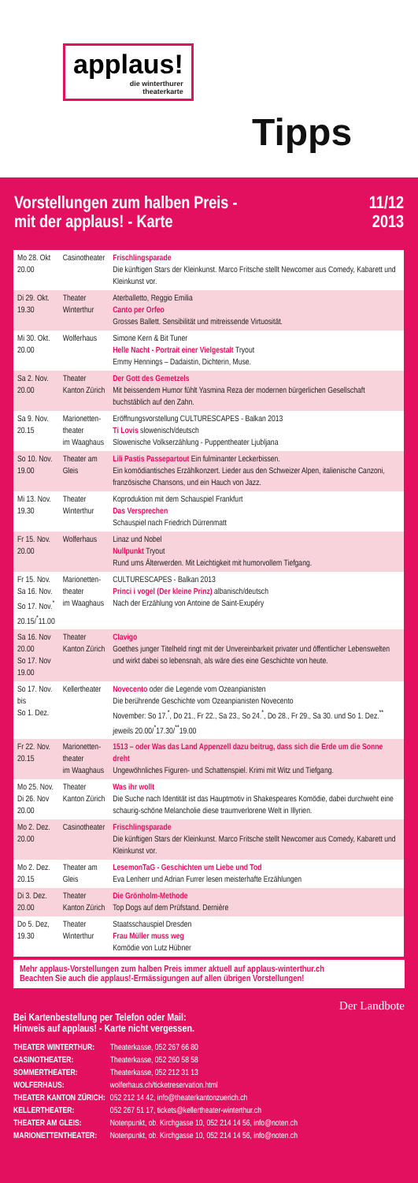applaus!
die winterthurer
theaterkarte
Tipps
Vorstellungen zum halben Preis -
mit der applaus! - Karte
11/12
2013
| Mo 28. Okt 20.00 | Casinotheater | Frischlingsparade Die künftigen Stars der Kleinkunst. Marco Fritsche stellt Newcomer aus Comedy, Kabarett und Kleinkunst vor. |
| Di 29. Okt. 19.30 | Theater Winterthur | Aterballetto, Reggio Emilia Canto per Orfeo Grosses Ballett. Sensibilität und mitreissende Virtuosität. |
| Mi 30. Okt. 20.00 | Wolferhaus | Simone Kern & Bit Tuner Helle Nacht - Portrait einer Vielgestalt Tryout Emmy Hennings – Dadaistin, Dichterin, Muse. |
| Sa 2. Nov. 20.00 | Theater Kanton Zürich | Der Gott des Gemetzels Mit beissendem Humor fühlt Yasmina Reza der modernen bürgerlichen Gesellschaft buchstäblich auf den Zahn. |
| Sa 9. Nov. 20.15 | Marionetten- theater im Waaghaus | Eröffnungsvorstellung CULTURESCAPES - Balkan 2013 Ti Lovis slowenisch/deutsch Slowenische Volkserzählung - Puppentheater Ljubljana |
| So 10. Nov. 19.00 | Theater am Gleis | Lili Pastis Passepartout Ein fulminanter Leckerbissen. Ein komödiantisches Erzählkonzert. Lieder aus den Schweizer Alpen, italienische Canzoni, französische Chansons, und ein Hauch von Jazz. |
| Mi 13. Nov. 19.30 | Theater Winterthur | Koproduktion mit dem Schauspiel Frankfurt Das Versprechen Schauspiel nach Friedrich Dürrenmatt |
| Fr 15. Nov. 20.00 | Wolferhaus | Linaz und Nobel Nullpunkt Tryout Rund ums Älterwerden. Mit Leichtigkeit mit humorvollem Tiefgang. |
| Fr 15. Nov. Sa 16. Nov. So 17. Nov.<sup>*</sup> 20.15/<sup>*</sup>11.00 | Marionetten- theater im Waaghaus | CULTURESCAPES - Balkan 2013 Princi i vogel (Der kleine Prinz) albanisch/deutsch Nach der Erzählung von Antoine de Saint-Exupéry |
| Sa 16. Nov 20.00 So 17. Nov 19.00 | Theater Kanton Zürich | Clavigo Goethes junger Titelheld ringt mit der Unvereinbarkeit privater und öffentlicher Lebenswelten und wirkt dabei so lebensnah, als wäre dies eine Geschichte von heute. |
| So 17. Nov. bis So 1. Dez. | Kellertheater | Novecento oder die Legende vom Ozeanpianisten Die berührende Geschichte vom Ozeanpianisten Novecento November: So 17.<sup>*</sup>, Do 21., Fr 22., Sa 23., So 24.<sup>*</sup>, Do 28., Fr 29., Sa 30. und So 1. Dez.<sup>**</sup> jeweils 20.00/<sup>*</sup>17.30/<sup>**</sup>19.00 |
| Fr 22. Nov. 20.15 | Marionetten- theater im Waaghaus | 1513 – oder Was das Land Appenzell dazu beitrug, dass sich die Erde um die Sonne dreht Ungewöhnliches Figuren- und Schattenspiel. Krimi mit Witz und Tiefgang. |
| Mo 25. Nov. Di 26. Nov 20.00 | Theater Kanton Zürich | Was ihr wollt Die Suche nach Identität ist das Hauptmotiv in Shakespeares Komödie, dabei durchweht eine schaurig-schöne Melancholie diese traumverlorene Welt in Illyrien. |
| Mo 2. Dez. 20.00 | Casinotheater | Frischlingsparade Die künftigen Stars der Kleinkunst. Marco Fritsche stellt Newcomer aus Comedy, Kabarett und Kleinkunst vor. |
| Mo 2. Dez. 20.15 | Theater am Gleis | LesemonTaG - Geschichten um Liebe und Tod Eva Lenherr und Adrian Furrer lesen meisterhafte Erzählungen |
| Di 3. Dez. 20.00 | Theater Kanton Zürich | Die Grönholm-Methode Top Dogs auf dem Prüfstand. Dernière |
| Do 5. Dez, 19.30 | Theater Winterthur | Staatsschauspiel Dresden Frau Müller muss weg Komödie von Lutz Hübner |
Mehr applaus-Vorstellungen zum halben Preis immer aktuell auf applaus-winterthur.ch
Beachten Sie auch die applaus!-Ermässigungen auf allen übrigen Vorstellungen!
Der Landbote
Bei Kartenbestellung per Telefon oder Mail:
Hinweis auf applaus! - Karte nicht vergessen.
| THEATER WINTERTHUR: | Theaterkasse, 052 267 66 80 |
| CASINOTHEATER: | Theaterkasse, 052 260 58 58 |
| SOMMERTHEATER: | Theaterkasse, 052 212 31 13 |
| WOLFERHAUS: | wolferhaus.ch/ticketreservation.html |
| THEATER KANTON ZÜRICH: | 052 212 14 42, info@theaterkantonzuerich.ch |
| KELLERTHEATER: | 052 267 51 17, tickets@kellertheater-winterthur.ch |
| THEATER AM GLEIS: | Notenpunkt, ob. Kirchgasse 10, 052 214 14 56, info@noten.ch |
| MARIONETTENTHEATER: | Notenpunkt, ob. Kirchgasse 10, 052 214 14 56, info@noten.ch |